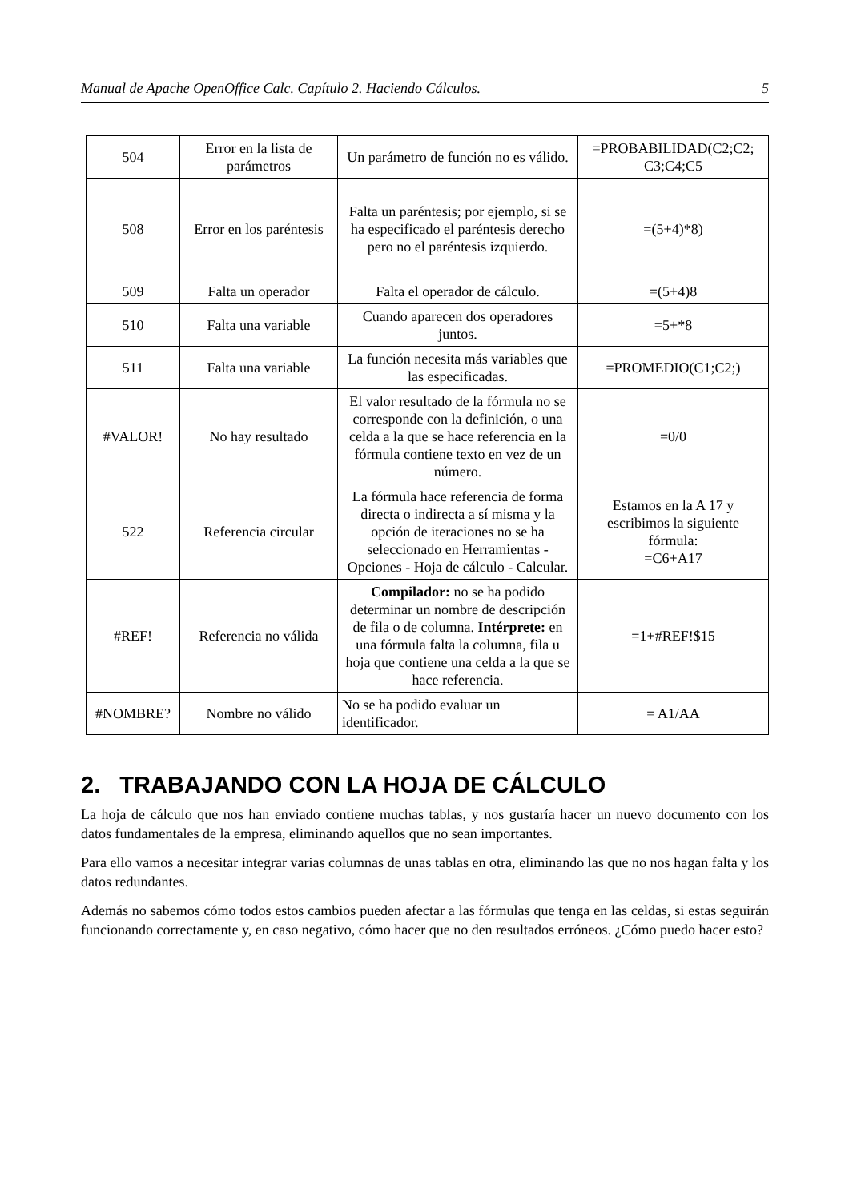Manual de Apache OpenOffice Calc. Capítulo 2. Haciendo Cálculos. 5
| 504 | Error en la lista de parámetros | Un parámetro de función no es válido. | =PROBABILIDAD(C2;C2; C3;C4;C5 |
| 508 | Error en los paréntesis | Falta un paréntesis; por ejemplo, si se ha especificado el paréntesis derecho pero no el paréntesis izquierdo. | =(5+4)*8) |
| 509 | Falta un operador | Falta el operador de cálculo. | =(5+4)8 |
| 510 | Falta una variable | Cuando aparecen dos operadores juntos. | =5+*8 |
| 511 | Falta una variable | La función necesita más variables que las especificadas. | =PROMEDIO(C1;C2;) |
| #VALOR! | No hay resultado | El valor resultado de la fórmula no se corresponde con la definición, o una celda a la que se hace referencia en la fórmula contiene texto en vez de un número. | =0/0 |
| 522 | Referencia circular | La fórmula hace referencia de forma directa o indirecta a sí misma y la opción de iteraciones no se ha seleccionado en Herramientas - Opciones - Hoja de cálculo - Calcular. | Estamos en la A 17 y escribimos la siguiente fórmula: =C6+A17 |
| #REF! | Referencia no válida | Compilador: no se ha podido determinar un nombre de descripción de fila o de columna. Intérprete: en una fórmula falta la columna, fila u hoja que contiene una celda a la que se hace referencia. | =1+#REF!$15 |
| #NOMBRE? | Nombre no válido | No se ha podido evaluar un identificador. | = A1/AA |
2. TRABAJANDO CON LA HOJA DE CÁLCULO
La hoja de cálculo que nos han enviado contiene muchas tablas, y nos gustaría hacer un nuevo documento con los datos fundamentales de la empresa, eliminando aquellos que no sean importantes.
Para ello vamos a necesitar integrar varias columnas de unas tablas en otra, eliminando las que no nos hagan falta y los datos redundantes.
Además no sabemos cómo todos estos cambios pueden afectar a las fórmulas que tenga en las celdas, si estas seguirán funcionando correctamente y, en caso negativo, cómo hacer que no den resultados erróneos. ¿Cómo puedo hacer esto?